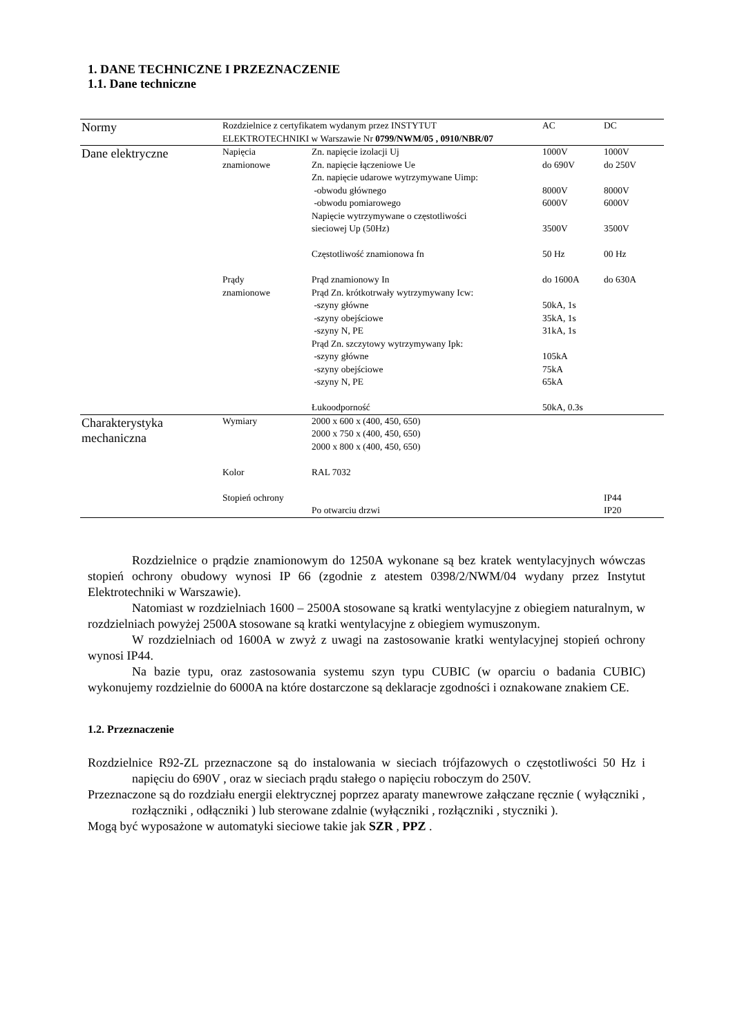1. DANE TECHNICZNE I PRZEZNACZENIE
1.1. Dane techniczne
| Normy | Rozdzielnice z certyfikatem wydanym przez INSTYTUT ELEKTROTECHNIKI w Warszawie Nr 0799/NWM/05 , 0910/NBR/07 | | AC | DC |
| Dane elektryczne | Napięcia znamionowe | Zn. napięcie izolacji Uj Zn. napięcie łączeniowe Ue Zn. napięcie udarowe wytrzymywane Uimp: -obwodu głównego -obwodu pomiarowego Napięcie wytrzymywane o częstotliwości sieciowej Up (50Hz) Częstotliwość znamionowa fn | 1000V do 690V 8000V 6000V 3500V 50 Hz | 1000V do 250V 8000V 6000V 3500V 00 Hz |
| | Prądy znamionowe | Prąd znamionowy In Prąd Zn. krótkotrwały wytrzymywany Icw: -szyny główne -szyny obejściowe -szyny N, PE Prąd Zn. szczytowy wytrzymywany Ipk: -szyny główne -szyny obejściowe -szyny N, PE Łukoodporność | do 1600A 50kA, 1s 35kA, 1s 31kA, 1s 105kA 75kA 65kA 50kA, 0.3s | do 630A |
| Charakterystyka mechaniczna | Wymiary | 2000 x 600 x (400, 450, 650) 2000 x 750 x (400, 450, 650) 2000 x 800 x (400, 450, 650) | | |
| | Kolor | RAL 7032 | | |
| | Stopień ochrony | Po otwarciu drzwi | | IP44 IP20 |
Rozdzielnice o prądzie znamionowym do 1250A wykonane są bez kratek wentylacyjnych wówczas stopień ochrony obudowy wynosi IP 66 (zgodnie z atestem 0398/2/NWM/04 wydany przez Instytut Elektrotechniki w Warszawie).
Natomiast w rozdzielniach 1600 – 2500A stosowane są kratki wentylacyjne z obiegiem naturalnym, w rozdzielniach powyżej 2500A stosowane są kratki wentylacyjne z obiegiem wymuszonym.
W rozdzielniach od 1600A w zwyż z uwagi na zastosowanie kratki wentylacyjnej stopień ochrony wynosi IP44.
Na bazie typu, oraz zastosowania systemu szyn typu CUBIC (w oparciu o badania CUBIC) wykonujemy rozdzielnie do 6000A na które dostarczone są deklaracje zgodności i oznakowane znakiem CE.
1.2. Przeznaczenie
Rozdzielnice R92-ZL przeznaczone są do instalowania w sieciach trójfazowych o częstotliwości 50 Hz i napięciu do 690V , oraz w sieciach prądu stałego o napięciu roboczym do 250V.
Przeznaczone są do rozdziału energii elektrycznej poprzez aparaty manewrowe załączane ręcznie ( wyłączniki , rozłączniki , odłączniki ) lub sterowane zdalnie (wyłączniki , rozłączniki , styczniki ).
Mogą być wyposażone w automatyki sieciowe takie jak SZR , PPZ .